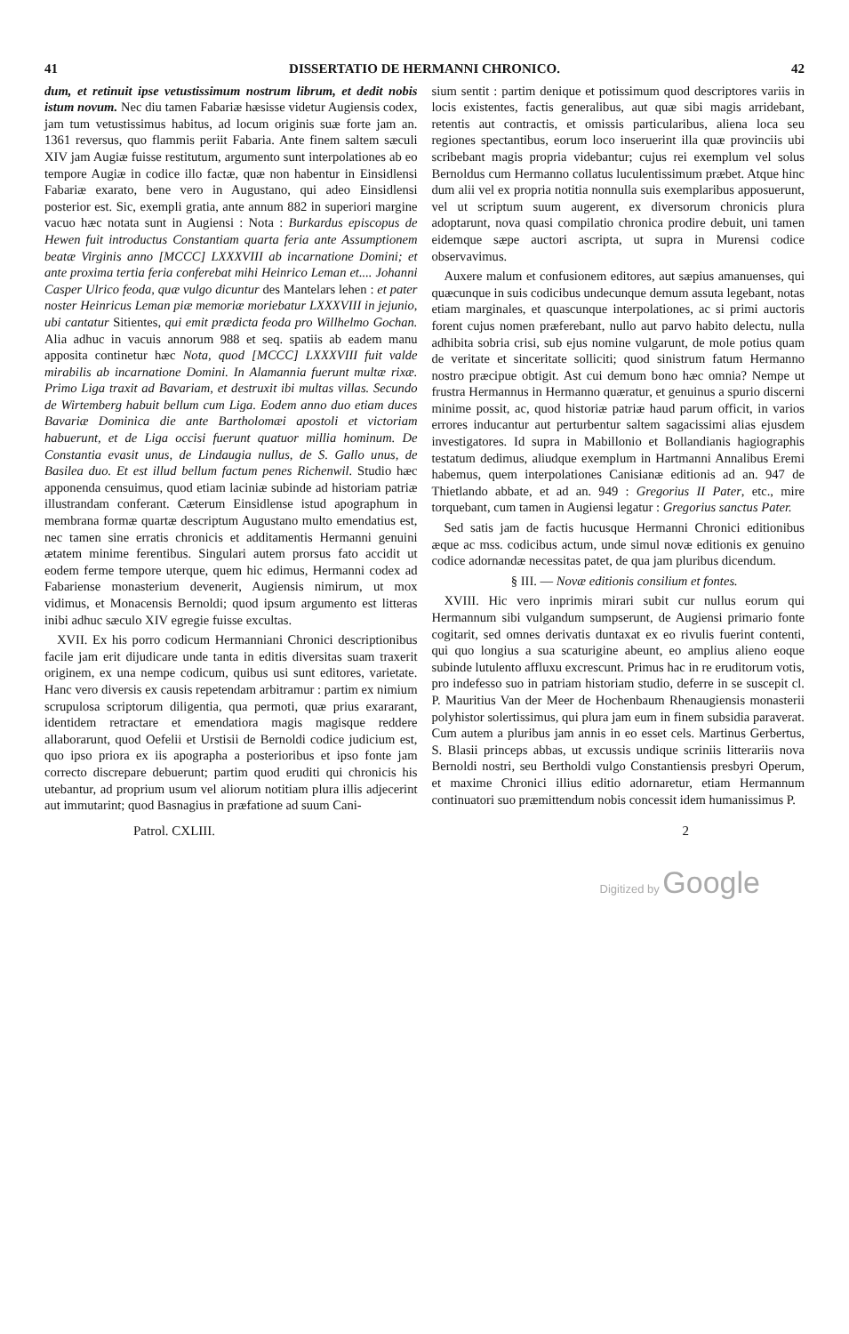41 DISSERTATIO DE HERMANNI CHRONICO. 42
dum, et retinuit ipse vetustissimum nostrum librum, et dedit nobis istum novum. Nec diu tamen Fabariæ hæsisse videtur Augiensis codex, jam tum vetustissimus habitus, ad locum originis suæ forte jam an. 1361 reversus, quo flammis periit Fabaria. Ante finem saltem sæculi XIV jam Augiæ fuisse restitutum, argumento sunt interpolationes ab eo tempore Augiæ in codice illo factæ, quæ non habentur in Einsidlensi Fabariæ exarato, bene vero in Augustano, qui adeo Einsidlensi posterior est. Sic, exempli gratia, ante annum 882 in superiori margine vacuo hæc notata sunt in Augiensi : Nota : Burkardus episcopus de Hewen fuit introductus Constantiam quarta feria ante Assumptionem beatæ Virginis anno [MCCC] LXXXVIII ab incarnatione Domini; et ante proxima tertia feria conferebat mihi Heinrico Leman et.... Johanni Casper Ulrico feoda, quæ vulgo dicuntur des Mantelars lehen : et pater noster Heinricus Leman piæ memoriæ moriebatur LXXXVIII in jejunio, ubi cantatur Sitientes, qui emit prædicta feoda pro Willhelmo Gochan. Alia adhuc in vacuis annorum 988 et seq. spatiis ab eadem manu apposita continetur hæc Nota, quod [MCCC] LXXXVIII fuit valde mirabilis ab incarnatione Domini. In Alamannia fuerunt multæ rixæ. Primo Liga traxit ad Bavariam, et destruxit ibi multas villas. Secundo de Wirtemberg habuit bellum cum Liga. Eodem anno duo etiam duces Bavariæ Dominica die ante Bartholomæi apostoli et victoriam habuerunt, et de Liga occisi fuerunt quatuor millia hominum. De Constantia evasit unus, de Lindaugia nullus, de S. Gallo unus, de Basilea duo. Et est illud bellum factum penes Richenwil. Studio hæc apponenda censuimus, quod etiam laciniæ subinde ad historiam patriæ illustrandam conferant. Cæterum Einsidlense istud apographum in membrana formæ quartæ descriptum Augustano multo emendatius est, nec tamen sine erratis chronicis et additamentis Hermanni genuini ætatem minime ferentibus. Singulari autem prorsus fato accidit ut eodem ferme tempore uterque, quem hic edimus, Hermanni codex ad Fabariense monasterium devenerit, Augiensis nimirum, ut mox vidimus, et Monacensis Bernoldi; quod ipsum argumento est litteras inibi adhuc sæculo XIV egregie fuisse excultas.
XVII. Ex his porro codicum Hermanniani Chronici descriptionibus facile jam erit dijudicare unde tanta in editis diversitas suam traxerit originem, ex una nempe codicum, quibus usi sunt editores, varietate. Hanc vero diversis ex causis repetendam arbitramur : partim ex nimium scrupulosa scriptorum diligentia, qua permoti, quæ prius exararant, identidem retractare et emendatiora magis magisque reddere allaborarunt, quod Oefelii et Urstisii de Bernoldi codice judicium est, quo ipso priora ex iis apographa a posterioribus et ipso fonte jam correcto discrepare debuerunt; partim quod eruditi qui chronicis his utebantur, ad proprium usum vel aliorum notitiam plura illis adjecerint aut immutarint; quod Basnagius in præfatione ad suum Cani-
sium sentit : partim denique et potissimum quod descriptores variis in locis existentes, factis generalibus, aut quæ sibi magis arridebant, retentis aut contractis, et omissis particularibus, aliena loca seu regiones spectantibus, eorum loco inseruerint illa quæ provinciis ubi scribebant magis propria videbantur; cujus rei exemplum vel solus Bernoldus cum Hermanno collatus luculentissimum præbet. Atque hinc dum alii vel ex propria notitia nonnulla suis exemplaribus apposuerunt, vel ut scriptum suum augerent, ex diversorum chronicis plura adoptarunt, nova quasi compilatio chronica prodire debuit, uni tamen eidemque sæpe auctori ascripta, ut supra in Murensi codice observavimus.
Auxere malum et confusionem editores, aut sæpius amanuenses, qui quæcunque in suis codicibus undecunque demum assuta legebant, notas etiam marginales, et quascunque interpolationes, ac si primi auctoris forent cujus nomen præferebant, nullo aut parvo habito delectu, nulla adhibita sobria crisi, sub ejus nomine vulgarunt, de mole potius quam de veritate et sinceritate solliciti; quod sinistrum fatum Hermanno nostro præcipue obtigit. Ast cui demum bono hæc omnia? Nempe ut frustra Hermannus in Hermanno quæratur, et genuinus a spurio discerni minime possit, ac, quod historiæ patriæ haud parum officit, in varios errores inducantur aut perturbentur saltem sagacissimi alias ejusdem investigatores. Id supra in Mabillonio et Bollandianis hagiographis testatum dedimus, aliudque exemplum in Hartmanni Annalibus Eremi habemus, quem interpolationes Canisianæ editionis ad an. 947 de Thietlando abbate, et ad an. 949 : Gregorius II Pater, etc., mire torquebant, cum tamen in Augiensi legatur : Gregorius sanctus Pater.
Sed satis jam de factis hucusque Hermanni Chronici editionibus æque ac mss. codicibus actum, unde simul novæ editionis ex genuino codice adornandæ necessitas patet, de qua jam pluribus dicendum.
§ III. — Novæ editionis consilium et fontes.
XVIII. Hic vero inprimis mirari subit cur nullus eorum qui Hermannum sibi vulgandum sumpserunt, de Augiensi primario fonte cogitarit, sed omnes derivatis duntaxat ex eo rivulis fuerint contenti, qui quo longius a sua scaturigine abeunt, eo amplius alieno eoque subinde lutulento affluxu excrescunt. Primus hac in re eruditorum votis, pro indefesso suo in patriam historiam studio, deferre in se suscepit cl. P. Mauritius Van der Meer de Hochenbaum Rhenaugiensis monasterii polyhistor solertissimus, qui plura jam eum in finem subsidia paraverat. Cum autem a pluribus jam annis in eo esset cels. Martinus Gerbertus, S. Blasii princeps abbas, ut excussis undique scriniis litterariis nova Bernoldi nostri, seu Bertholdi vulgo Constantiensis presbyri Operum, et maxime Chronici illius editio adornaretur, etiam Hermannum continuatori suo præmittendum nobis concessit idem humanissimus P.
Patrol. CXLIII. 2
Digitized by Google